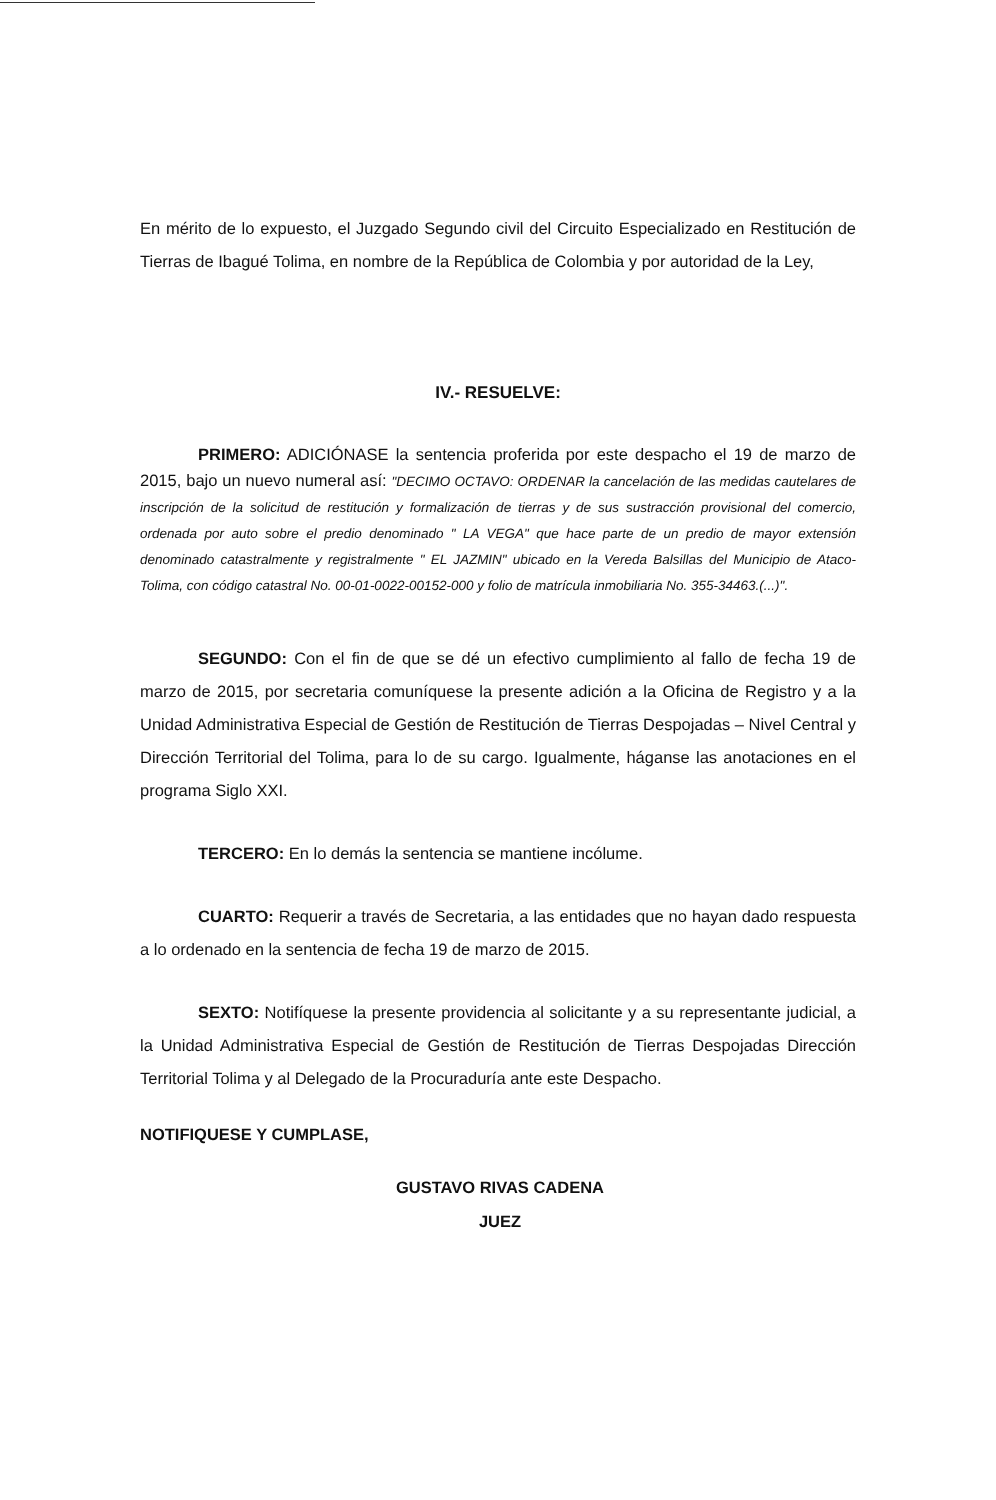En mérito de lo expuesto, el Juzgado Segundo civil del Circuito Especializado en Restitución de Tierras de Ibagué Tolima, en nombre de la República de Colombia y por autoridad de la Ley,
IV.- RESUELVE:
PRIMERO: ADICIÓNASE la sentencia proferida por este despacho el 19 de marzo de 2015, bajo un nuevo numeral así: "DECIMO OCTAVO: ORDENAR la cancelación de las medidas cautelares de inscripción de la solicitud de restitución y formalización de tierras y de sus sustracción provisional del comercio, ordenada por auto sobre el predio denominado " LA VEGA" que hace parte de un predio de mayor extensión denominado catastralmente y registralmente " EL JAZMIN" ubicado en la Vereda Balsillas del Municipio de Ataco-Tolima, con código catastral No. 00-01-0022-00152-000 y folio de matrícula inmobiliaria No. 355-34463.(...)".
SEGUNDO: Con el fin de que se dé un efectivo cumplimiento al fallo de fecha 19 de marzo de 2015, por secretaria comuníquese la presente adición a la Oficina de Registro y a la Unidad Administrativa Especial de Gestión de Restitución de Tierras Despojadas – Nivel Central y Dirección Territorial del Tolima, para lo de su cargo. Igualmente, háganse las anotaciones en el programa Siglo XXI.
TERCERO: En lo demás la sentencia se mantiene incólume.
CUARTO: Requerir a través de Secretaria, a las entidades que no hayan dado respuesta a lo ordenado en la sentencia de fecha 19 de marzo de 2015.
SEXTO: Notifíquese la presente providencia al solicitante y a su representante judicial, a la Unidad Administrativa Especial de Gestión de Restitución de Tierras Despojadas Dirección Territorial Tolima y al Delegado de la Procuraduría ante este Despacho.
NOTIFIQUESE Y CUMPLASE,
GUSTAVO RIVAS CADENA
JUEZ